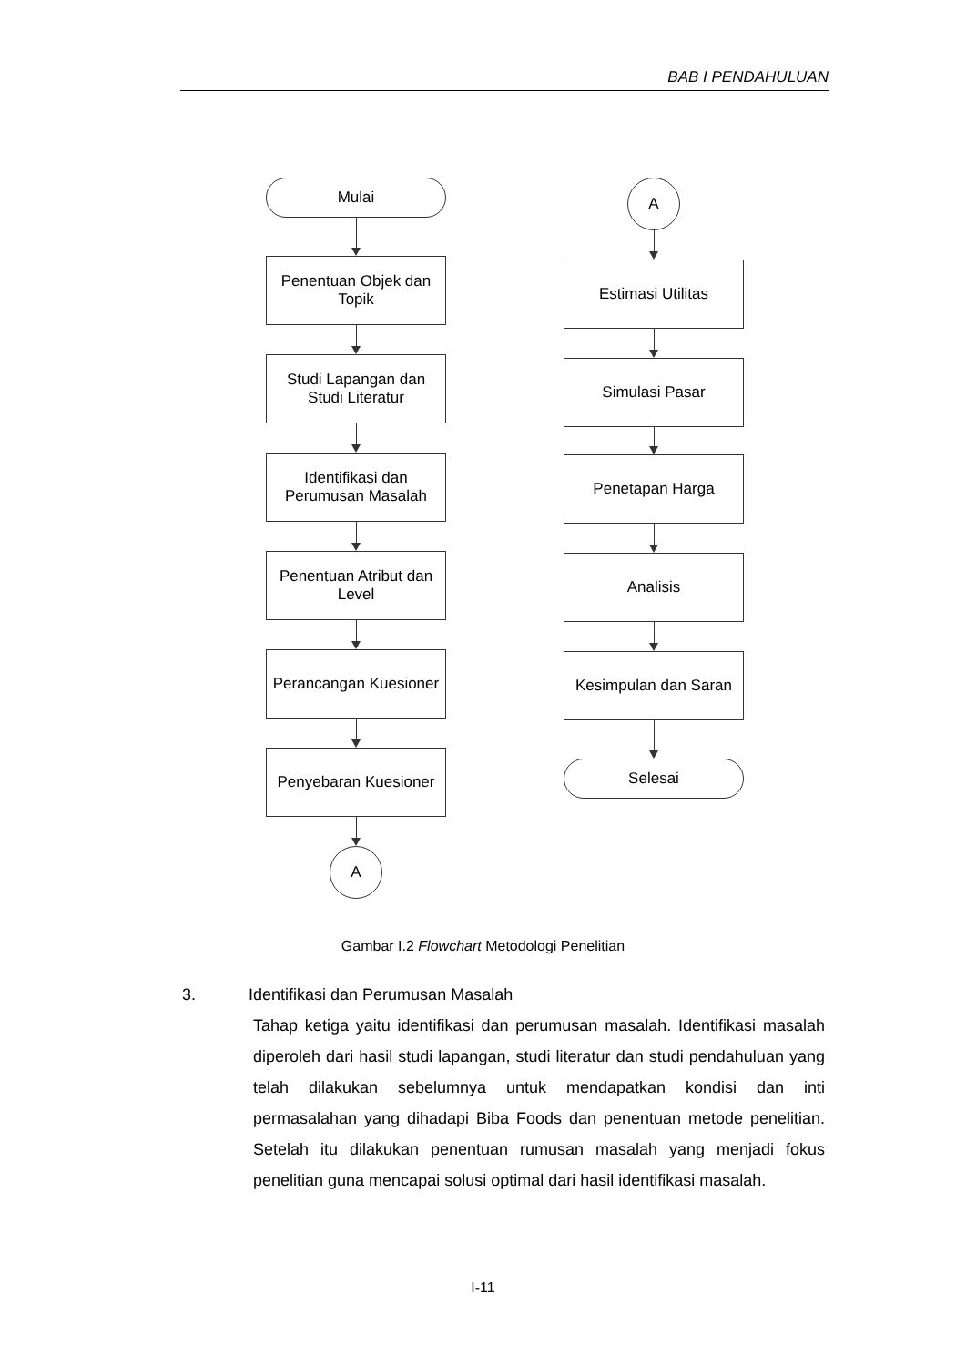BAB I PENDAHULUAN
Mulai
Penentuan Objek dan Topik
Studi Lapangan dan Studi Literatur
Identifikasi dan Perumusan Masalah
Penentuan Atribut dan Level
Perancangan Kuesioner
Penyebaran Kuesioner
A
A
Estimasi Utilitas
Simulasi Pasar
Penetapan Harga
Analisis
Kesimpulan dan Saran
Selesai
Gambar I.2 Flowchart Metodologi Penelitian
3. Identifikasi dan Perumusan Masalah
Tahap ketiga yaitu identifikasi dan perumusan masalah. Identifikasi masalah diperoleh dari hasil studi lapangan, studi literatur dan studi pendahuluan yang telah dilakukan sebelumnya untuk mendapatkan kondisi dan inti permasalahan yang dihadapi Biba Foods dan penentuan metode penelitian. Setelah itu dilakukan penentuan rumusan masalah yang menjadi fokus penelitian guna mencapai solusi optimal dari hasil identifikasi masalah.
I-11